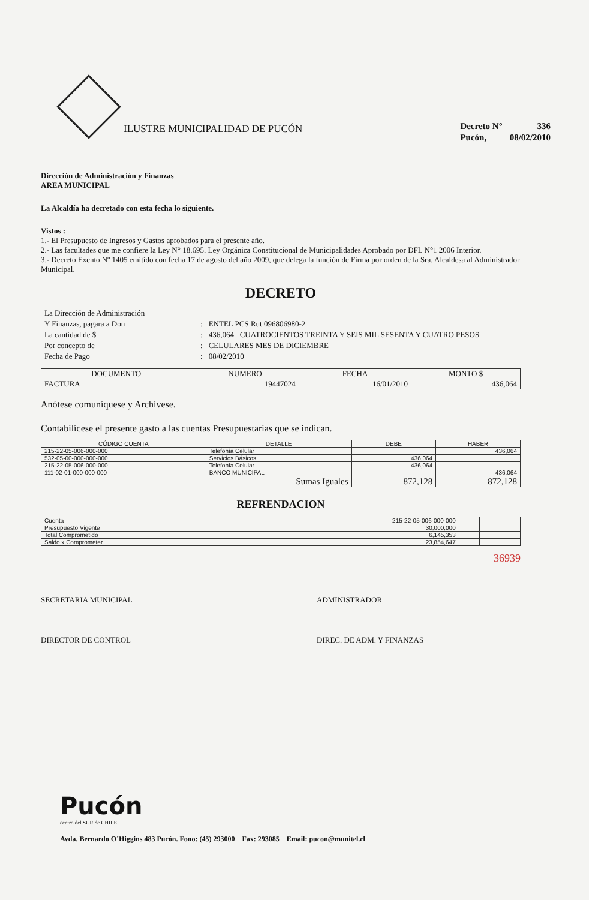ILUSTRE MUNICIPALIDAD DE PUCÓN
| Decreto N° | 336 |
| Pucón, | 08/02/2010 |
Dirección de Administración y Finanzas
AREA MUNICIPAL
La Alcaldía ha decretado con esta fecha lo siguiente.
Vistos :
1.- El Presupuesto de Ingresos y Gastos aprobados para el presente año.
2.- Las facultades que me confiere la Ley N° 18.695. Ley Orgánica Constitucional de Municipalidades Aprobado por DFL N°1 2006 Interior.
3.- Decreto Exento Nº 1405 emitido con fecha 17 de agosto del año 2009, que delega la función de Firma por orden de la Sra. Alcaldesa al Administrador Municipal.
DECRETO
| La Dirección de Administración | | |
| Y Finanzas, pagara a Don | : | ENTEL PCS Rut 096806980-2 |
| La cantidad de $ | : | 436,064 CUATROCIENTOS TREINTA Y SEIS MIL SESENTA Y CUATRO PESOS |
| Por concepto de | : | CELULARES MES DE DICIEMBRE |
| Fecha de Pago | : | 08/02/2010 |
| DOCUMENTO | NUMERO | FECHA | MONTO $ |
| --- | --- | --- | --- |
| FACTURA | 19447024 | 16/01/2010 | 436,064 |
Anótese comuníquese y Archívese.
Contabilícese el presente gasto a las cuentas Presupuestarias que se indican.
| CÓDIGO CUENTA | DETALLE | DEBE | HABER |
| --- | --- | --- | --- |
| 215-22-05-006-000-000 | Telefonía Celular | | 436,064 |
| 532-05-00-000-000-000 | Servicios Básicos | 436,064 | |
| 215-22-05-006-000-000 | Telefonía Celular | 436,064 | |
| 111-02-01-000-000-000 | BANCO MUNICIPAL | | 436,064 |
| Sumas Iguales | | 872,128 | 872,128 |
REFRENDACION
| Cuenta | 215-22-05-006-000-000 | | | |
| Presupuesto Vigente | 30,000,000 | | | |
| Total Comprometido | 6,145,353 | | | |
| Saldo x Comprometer | 23,854,647 | | | |
36939
SECRETARIA MUNICIPAL ADMINISTRADOR
DIRECTOR DE CONTROL DIREC. DE ADM. Y FINANZAS
Pucón
centro del SUR de CHILE
Avda. Bernardo O´Higgins 483 Pucón. Fono: (45) 293000 Fax: 293085 Email: pucon@munitel.cl